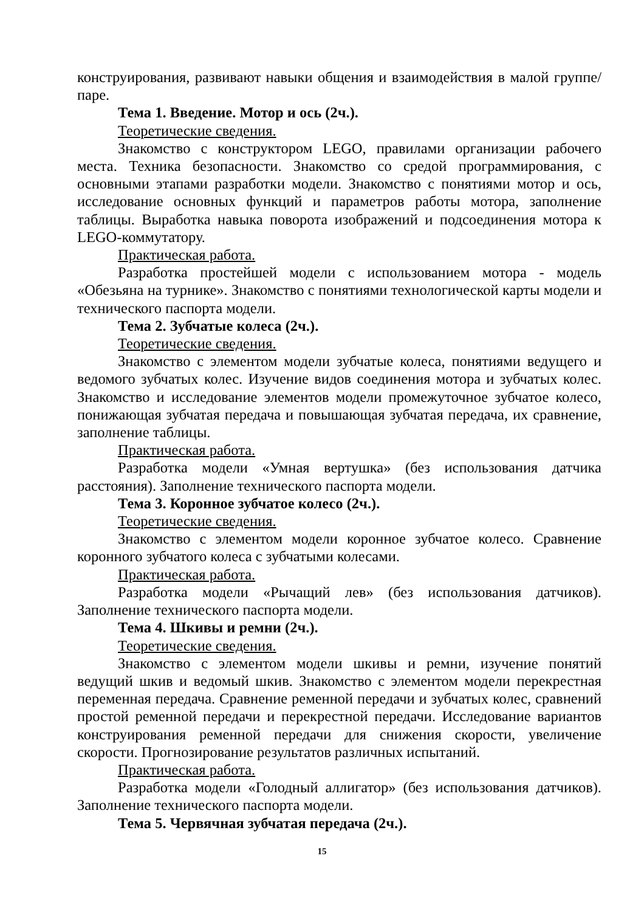конструирования, развивают навыки общения и взаимодействия в малой группе/паре.
Тема 1. Введение. Мотор и ось (2ч.).
Теоретические сведения.
Знакомство с конструктором LEGO, правилами организации рабочего места. Техника безопасности. Знакомство со средой программирования, с основными этапами разработки модели. Знакомство с понятиями мотор и ось, исследование основных функций и параметров работы мотора, заполнение таблицы. Выработка навыка поворота изображений и подсоединения мотора к LEGO-коммутатору.
Практическая работа.
Разработка простейшей модели с использованием мотора - модель «Обезьяна на турнике». Знакомство с понятиями технологической карты модели и технического паспорта модели.
Тема 2. Зубчатые колеса (2ч.).
Теоретические сведения.
Знакомство с элементом модели зубчатые колеса, понятиями ведущего и ведомого зубчатых колес. Изучение видов соединения мотора и зубчатых колес. Знакомство и исследование элементов модели промежуточное зубчатое колесо, понижающая зубчатая передача и повышающая зубчатая передача, их сравнение, заполнение таблицы.
Практическая работа.
Разработка модели «Умная вертушка» (без использования датчика расстояния). Заполнение технического паспорта модели.
Тема 3. Коронное зубчатое колесо (2ч.).
Теоретические сведения.
Знакомство с элементом модели коронное зубчатое колесо. Сравнение коронного зубчатого колеса с зубчатыми колесами.
Практическая работа.
Разработка модели «Рычащий лев» (без использования датчиков). Заполнение технического паспорта модели.
Тема 4. Шкивы и ремни (2ч.).
Теоретические сведения.
Знакомство с элементом модели шкивы и ремни, изучение понятий ведущий шкив и ведомый шкив. Знакомство с элементом модели перекрестная переменная передача. Сравнение ременной передачи и зубчатых колес, сравнений простой ременной передачи и перекрестной передачи. Исследование вариантов конструирования ременной передачи для снижения скорости, увеличение скорости. Прогнозирование результатов различных испытаний.
Практическая работа.
Разработка модели «Голодный аллигатор» (без использования датчиков). Заполнение технического паспорта модели.
Тема 5. Червячная зубчатая передача (2ч.).
15